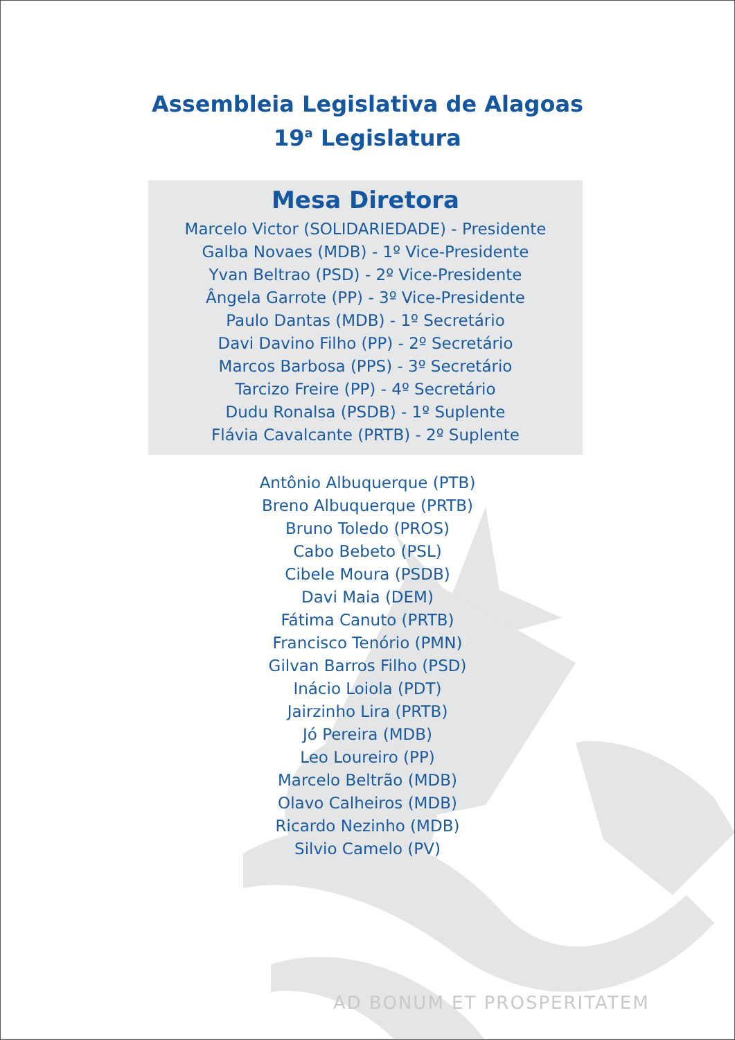Assembleia Legislativa de Alagoas
19<sup>a</sup> Legislatura
Mesa Diretora
Marcelo Victor (SOLIDARIEDADE) - Presidente
Galba Novaes (MDB) - 1º Vice-Presidente
Yvan Beltrao (PSD) - 2º Vice-Presidente
Ângela Garrote (PP) - 3º Vice-Presidente
Paulo Dantas (MDB) - 1º Secretário
Davi Davino Filho (PP) - 2º Secretário
Marcos Barbosa (PPS) - 3º Secretário
Tarcizo Freire (PP) - 4º Secretário
Dudu Ronalsa (PSDB) - 1º Suplente
Flávia Cavalcante (PRTB) - 2º Suplente
Antônio Albuquerque (PTB)
Breno Albuquerque (PRTB)
Bruno Toledo (PROS)
Cabo Bebeto (PSL)
Cibele Moura (PSDB)
Davi Maia (DEM)
Fátima Canuto (PRTB)
Francisco Tenório (PMN)
Gilvan Barros Filho (PSD)
Inácio Loiola (PDT)
Jairzinho Lira (PRTB)
Jó Pereira (MDB)
Leo Loureiro (PP)
Marcelo Beltrão (MDB)
Olavo Calheiros (MDB)
Ricardo Nezinho (MDB)
Silvio Camelo (PV)
AD BONUM ET PROSPERITATEM